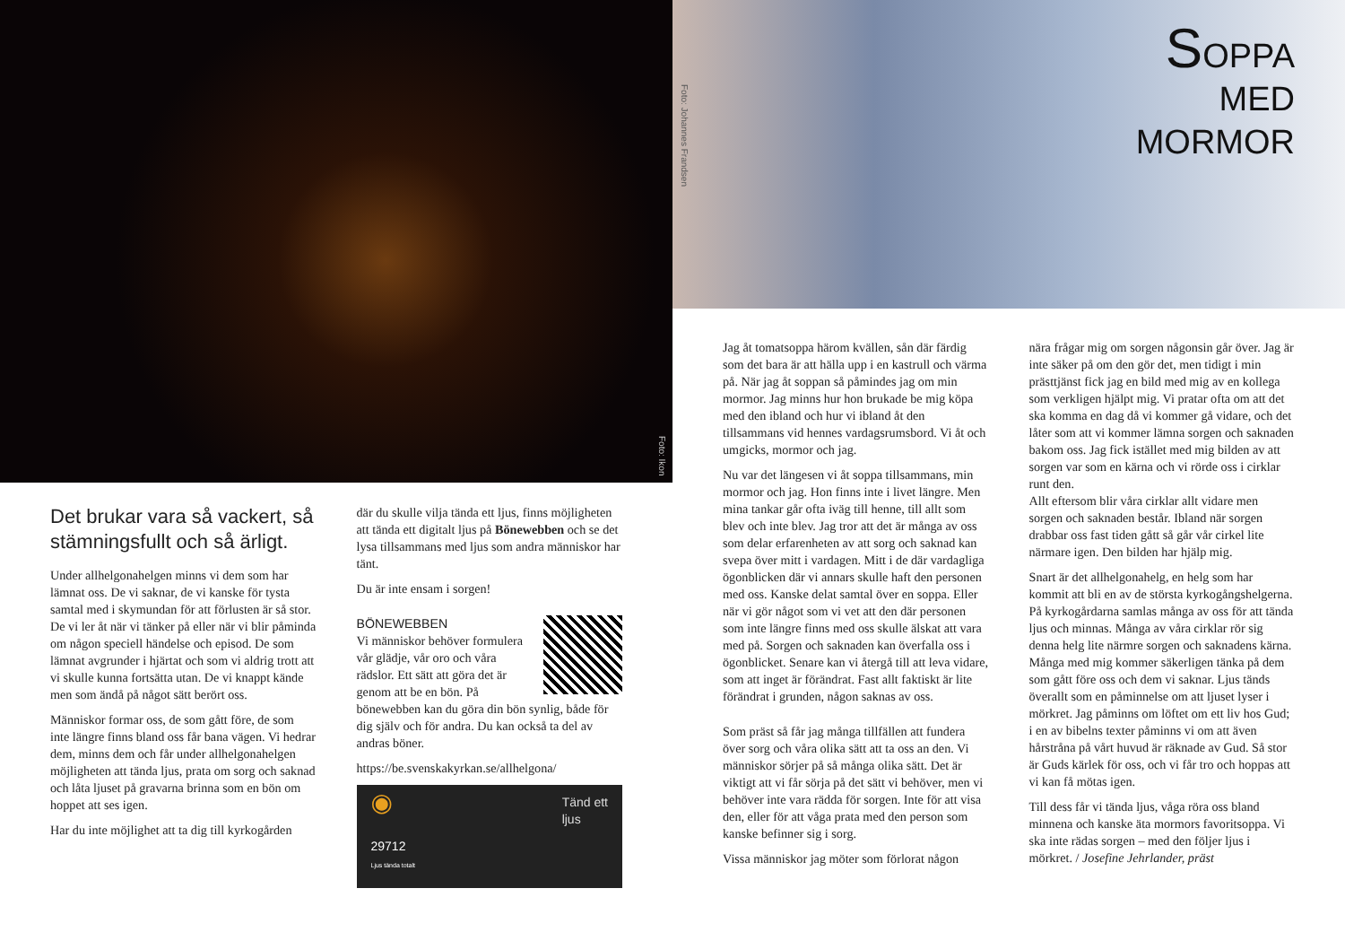Foto: Ikon
Det brukar vara så vackert, så stämningsfullt och så ärligt.
Under allhelgonahelgen minns vi dem som har lämnat oss. De vi saknar, de vi kanske för tysta samtal med i skymundan för att förlusten är så stor. De vi ler åt när vi tänker på eller när vi blir påminda om någon speciell händelse och episod. De som lämnat avgrunder i hjärtat och som vi aldrig trott att vi skulle kunna fortsätta utan. De vi knappt kände men som ändå på något sätt berört oss.
Människor formar oss, de som gått före, de som inte längre finns bland oss får bana vägen. Vi hedrar dem, minns dem och får under allhelgonahelgen möjligheten att tända ljus, prata om sorg och saknad och låta ljuset på gravarna brinna som en bön om hoppet att ses igen.
Har du inte möjlighet att ta dig till kyrkogården
där du skulle vilja tända ett ljus, finns möjligheten att tända ett digitalt ljus på Bönewebben och se det lysa tillsammans med ljus som andra människor har tänt.
Du är inte ensam i sorgen!
BÖNEWEBBEN
Vi människor behöver formulera vår glädje, vår oro och våra rädslor. Ett sätt att göra det är genom att be en bön. På bönewebben kan du göra din bön synlig, både för dig själv och för andra. Du kan också ta del av andras böner.
https://be.svenskakyrkan.se/allhelgona/
◉
29712
Ljus tända totalt
Tänd ett
ljus
Foto: Johannes Frandsen
SOPPA
MED
MORMOR
Jag åt tomatsoppa härom kvällen, sån där färdig som det bara är att hälla upp i en kastrull och värma på. När jag åt soppan så påmindes jag om min mormor. Jag minns hur hon brukade be mig köpa med den ibland och hur vi ibland åt den tillsammans vid hennes vardagsrumsbord. Vi åt och umgicks, mormor och jag.
Nu var det längesen vi åt soppa tillsammans, min mormor och jag. Hon finns inte i livet längre. Men mina tankar går ofta iväg till henne, till allt som blev och inte blev. Jag tror att det är många av oss som delar erfarenheten av att sorg och saknad kan svepa över mitt i vardagen. Mitt i de där vardagliga ögonblicken där vi annars skulle haft den personen med oss. Kanske delat samtal över en soppa. Eller när vi gör något som vi vet att den där personen som inte längre finns med oss skulle älskat att vara med på. Sorgen och saknaden kan överfalla oss i ögonblicket. Senare kan vi återgå till att leva vidare, som att inget är förändrat. Fast allt faktiskt är lite förändrat i grunden, någon saknas av oss.
Som präst så får jag många tillfällen att fundera över sorg och våra olika sätt att ta oss an den. Vi människor sörjer på så många olika sätt. Det är viktigt att vi får sörja på det sätt vi behöver, men vi behöver inte vara rädda för sorgen. Inte för att visa den, eller för att våga prata med den person som kanske befinner sig i sorg.
Vissa människor jag möter som förlorat någon
nära frågar mig om sorgen någonsin går över. Jag är inte säker på om den gör det, men tidigt i min prästtjänst fick jag en bild med mig av en kollega som verkligen hjälpt mig. Vi pratar ofta om att det ska komma en dag då vi kommer gå vidare, och det låter som att vi kommer lämna sorgen och saknaden bakom oss. Jag fick istället med mig bilden av att sorgen var som en kärna och vi rörde oss i cirklar runt den.
Allt eftersom blir våra cirklar allt vidare men sorgen och saknaden består. Ibland när sorgen drabbar oss fast tiden gått så går vår cirkel lite närmare igen. Den bilden har hjälp mig.
Snart är det allhelgonahelg, en helg som har kommit att bli en av de största kyrkogångs­helgerna. På kyrkogårdarna samlas många av oss för att tända ljus och minnas. Många av våra cirklar rör sig denna helg lite närmre sorgen och saknadens kärna. Många med mig kommer säkerligen tänka på dem som gått före oss och dem vi saknar. Ljus tänds överallt som en påminnelse om att ljuset lyser i mörkret. Jag påminns om löftet om ett liv hos Gud; i en av bibelns texter påminns vi om att även hårstråna på vårt huvud är räknade av Gud. Så stor är Guds kärlek för oss, och vi får tro och hoppas att vi kan få mötas igen.
Till dess får vi tända ljus, våga röra oss bland minnena och kanske äta mormors favoritsoppa. Vi ska inte rädas sorgen – med den följer ljus i mörkret. / Josefine Jehrlander, präst